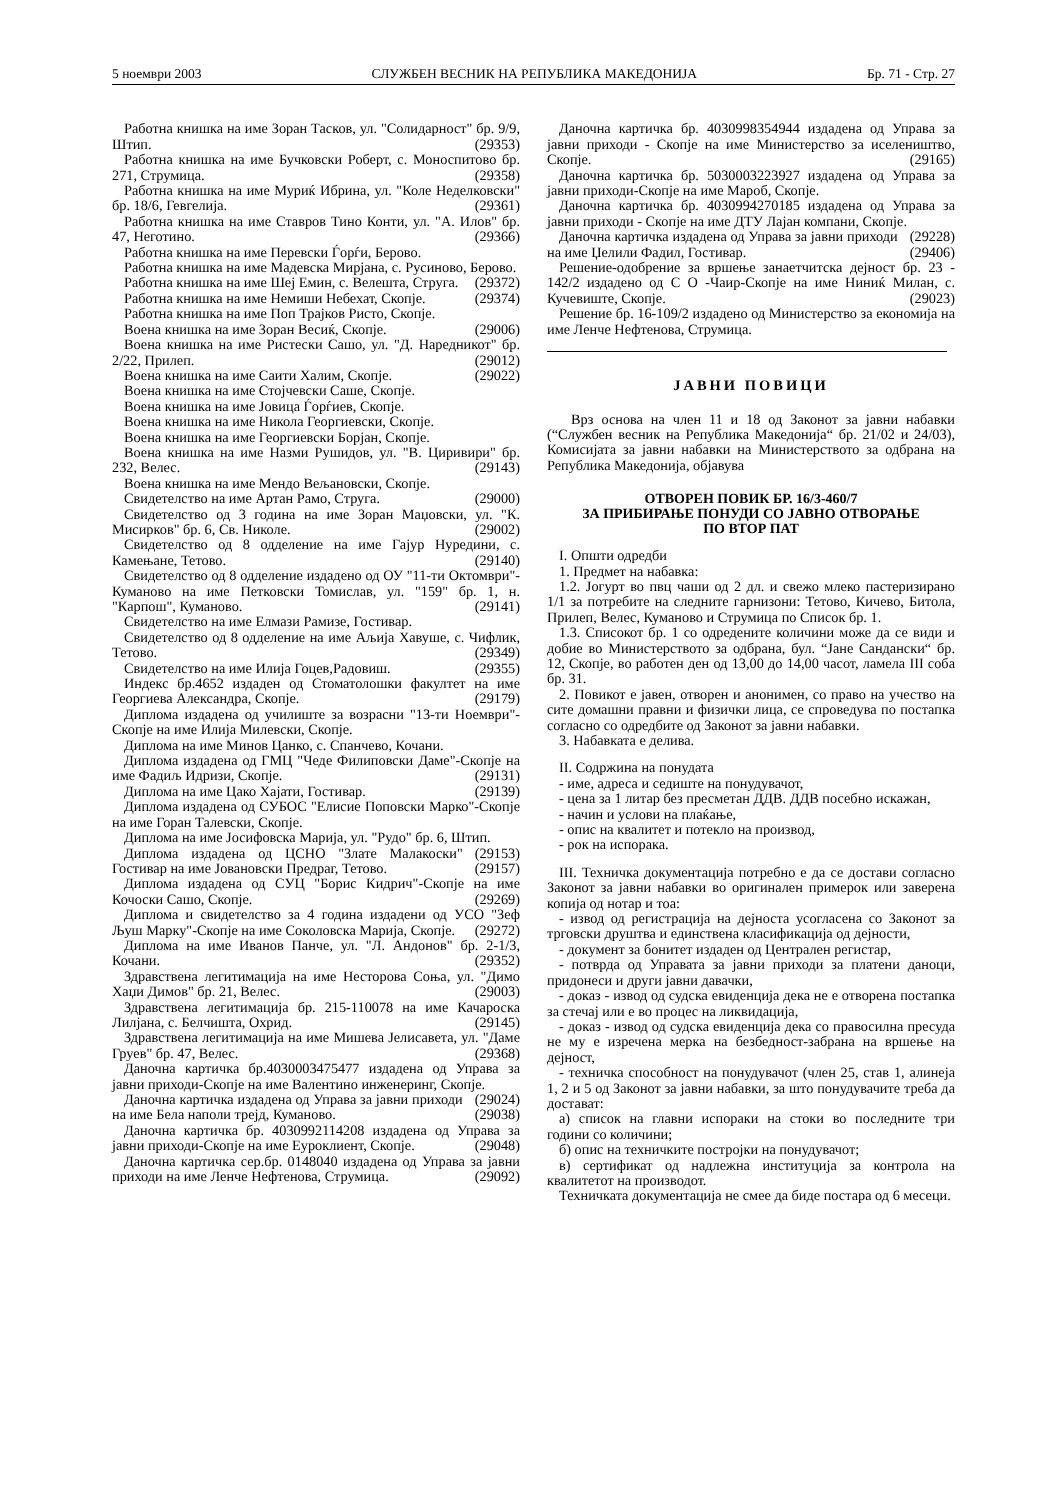5 ноември 2003 СЛУЖБЕН ВЕСНИК НА РЕПУБЛИКА МАКЕДОНИЈА Бр. 71 - Стр. 27
Работна книшка на име Зоран Тасков, ул. "Солидарност" бр. 9/9, Штип. (29353)
Работна книшка на име Бучковски Роберт, с. Моноспитово бр. 271, Струмица. (29358)
Работна книшка на име Муриќ Ибрина, ул. "Коле Неделковски" бр. 18/6, Гевгелија. (29361)
Работна книшка на име Ставров Тино Конти, ул. "А. Илов" бр. 47, Неготино. (29366)
Работна книшка на име Перевски Ѓорѓи, Берово.
Работна книшка на име Мадевска Мирјана, с. Русиново, Берово. (29372)
Работна книшка на име Шеј Емин, с. Велешта, Струга. (29374)
Работна книшка на име Немиши Небехат, Скопје.
Работна книшка на име Поп Трајков Ристо, Скопје.
Воена книшка на име Зоран Весиќ, Скопје. (29006)
Воена книшка на име Ристески Сашо, ул. "Д. Наредникот" бр. 2/22, Прилеп. (29012)
Воена книшка на име Саити Халим, Скопје. (29022)
Воена книшка на име Стојчевски Саше, Скопје.
Воена книшка на име Јовица Ѓорѓиев, Скопје.
Воена книшка на име Никола Георгиевски, Скопје.
Воена книшка на име Георгиевски Борјан, Скопје.
Воена книшка на име Назми Рушидов, ул. "В. Циривири" бр. 232, Велес. (29143)
Воена книшка на име Мендо Вељановски, Скопје.
Свидетелство на име Артан Рамо, Струга. (29000)
Свидетелство од 3 година на име Зоран Маџовски, ул. "К. Мисирков" бр. 6, Св. Николе. (29002)
Свидетелство од 8 одделение на име Гајур Нуредини, с. Камењане, Тетово. (29140)
Свидетелство од 8 одделение издадено од ОУ "11-ти Октомври"-Куманово на име Петковски Томислав, ул. "159" бр. 1, н. "Карпош", Куманово. (29141)
Свидетелство на име Елмази Рамизе, Гостивар.
Свидетелство од 8 одделение на име Аљија Хавуше, с. Чифлик, Тетово. (29349)
Свидетелство на име Илија Гоцев,Радовиш. (29355)
Индекс бр.4652 издаден од Стоматолошки факултет на име Георгиева Александра, Скопје. (29179)
Диплома издадена од училиште за возрасни "13-ти Ноември"-Скопје на име Илија Милевски, Скопје.
Диплома на име Минов Цанко, с. Спанчево, Кочани.
Диплома издадена од ГМЦ "Чеде Филиповски Даме"-Скопје на име Фадиљ Идризи, Скопје. (29131)
Диплома на име Цако Хајати, Гостивар. (29139)
Диплома издадена од СУБОС "Елисие Поповски Марко"-Скопје на име Горан Талевски, Скопје.
Диплома на име Јосифовска Марија, ул. "Рудо" бр. 6, Штип. (29153)
Диплома издадена од ЦСНО "Злате Малакоски" Гостивар на име Јовановски Предраг, Тетово. (29157)
Диплома издадена од СУЦ "Борис Кидрич"-Скопје на име Кочоски Сашо, Скопје. (29269)
Диплома и свидетелство за 4 година издадени од УСО "Зеф Љуш Марку"-Скопје на име Соколовска Марија, Скопје. (29272)
Диплома на име Иванов Панче, ул. "Л. Андонов" бр. 2-1/3, Кочани. (29352)
Здравствена легитимација на име Несторова Соња, ул. "Димо Хаџи Димов" бр. 21, Велес. (29003)
Здравствена легитимација бр. 215-110078 на име Качароска Лилјана, с. Белчишта, Охрид. (29145)
Здравствена легитимација на име Мишева Јелисавета, ул. "Даме Груев" бр. 47, Велес. (29368)
Даночна картичка бр.4030003475477 издадена од Управа за јавни приходи-Скопје на име Валентино инженеринг, Скопје. (29024)
Даночна картичка издадена од Управа за јавни приходи на име Бела наполи трејд, Куманово. (29038)
Даночна картичка бр. 4030992114208 издадена од Управа за јавни приходи-Скопје на име Еуроклиент, Скопје. (29048)
Даночна картичка сер.бр. 0148040 издадена од Управа за јавни приходи на име Ленче Нефтенова, Струмица. (29092)
Даночна картичка бр. 4030998354944 издадена од Управа за јавни приходи - Скопје на име Министерство за иселеништво, Скопје. (29165)
Даночна картичка бр. 5030003223927 издадена од Управа за јавни приходи-Скопје на име Мароб, Скопје.
Даночна картичка бр. 4030994270185 издадена од Управа за јавни приходи - Скопје на име ДТУ Лајан компани, Скопје. (29228)
Даночна картичка издадена од Управа за јавни приходи на име Џелили Фадил, Гостивар. (29406)
Решение-одобрение за вршење занаетчитска дејност бр. 23 - 142/2 издадено од С О -Чаир-Скопје на име Ниниќ Милан, с. Кучевиште, Скопје. (29023)
Решение бр. 16-109/2 издадено од Министерство за економија на име Ленче Нефтенова, Струмица.
ЈАВНИ ПОВИЦИ
Врз основа на член 11 и 18 од Законот за јавни набавки (“Службен весник на Република Македонија“ бр. 21/02 и 24/03), Комисијата за јавни набавки на Министерството за одбрана на Република Македонија, објавува
ОТВОРЕН ПОВИК БР. 16/3-460/7
ЗА ПРИБИРАЊЕ ПОНУДИ СО ЈАВНО ОТВОРАЊЕ
ПО ВТОР ПАТ
I. Општи одредби
1. Предмет на набавка:
1.2. Јогурт во пвц чаши од 2 дл. и свежо млеко пастеризирано 1/1 за потребите на следните гарнизони: Тетово, Кичево, Битола, Прилеп, Велес, Куманово и Струмица по Список бр. 1.
1.3. Списокот бр. 1 со одредените количини може да се види и добие во Министерството за одбрана, бул. “Јане Сандански“ бр. 12, Скопје, во работен ден од 13,00 до 14,00 часот, ламела III соба бр. 31.
2. Повикот е јавен, отворен и анонимен, со право на учество на сите домашни правни и физички лица, се спроведува по постапка согласно со одредбите од Законот за јавни набавки.
3. Набавката е делива.
II. Содржина на понудата
- име, адреса и седиште на понудувачот,
- цена за 1 литар без пресметан ДДВ. ДДВ посебно искажан,
- начин и услови на плаќање,
- опис на квалитет и потекло на производ,
- рок на испорака.
III. Техничка документација потребно е да се достави согласно Законот за јавни набавки во оригинален примерок или заверена копија од нотар и тоа:
- извод од регистрација на дејноста усогласена со Законот за трговски друштва и единствена класификација од дејности,
- документ за бонитет издаден од Централен регистар,
- потврда од Управата за јавни приходи за платени даноци, придонеси и други јавни давачки,
- доказ - извод од судска евиденција дека не е отворена постапка за стечај или е во процес на ликвидација,
- доказ - извод од судска евиденција дека со правосилна пресуда не му е изречена мерка на безбедност-забрана на вршење на дејност,
- техничка способност на понудувачот (член 25, став 1, алинеја 1, 2 и 5 од Законот за јавни набавки, за што понудувачите треба да достават:
а) список на главни испораки на стоки во последните три години со количини;
б) опис на техничките постројки на понудувачот;
в) сертификат од надлежна институција за контрола на квалитетот на производот.
Техничката документација не смее да биде постара од 6 месеци.